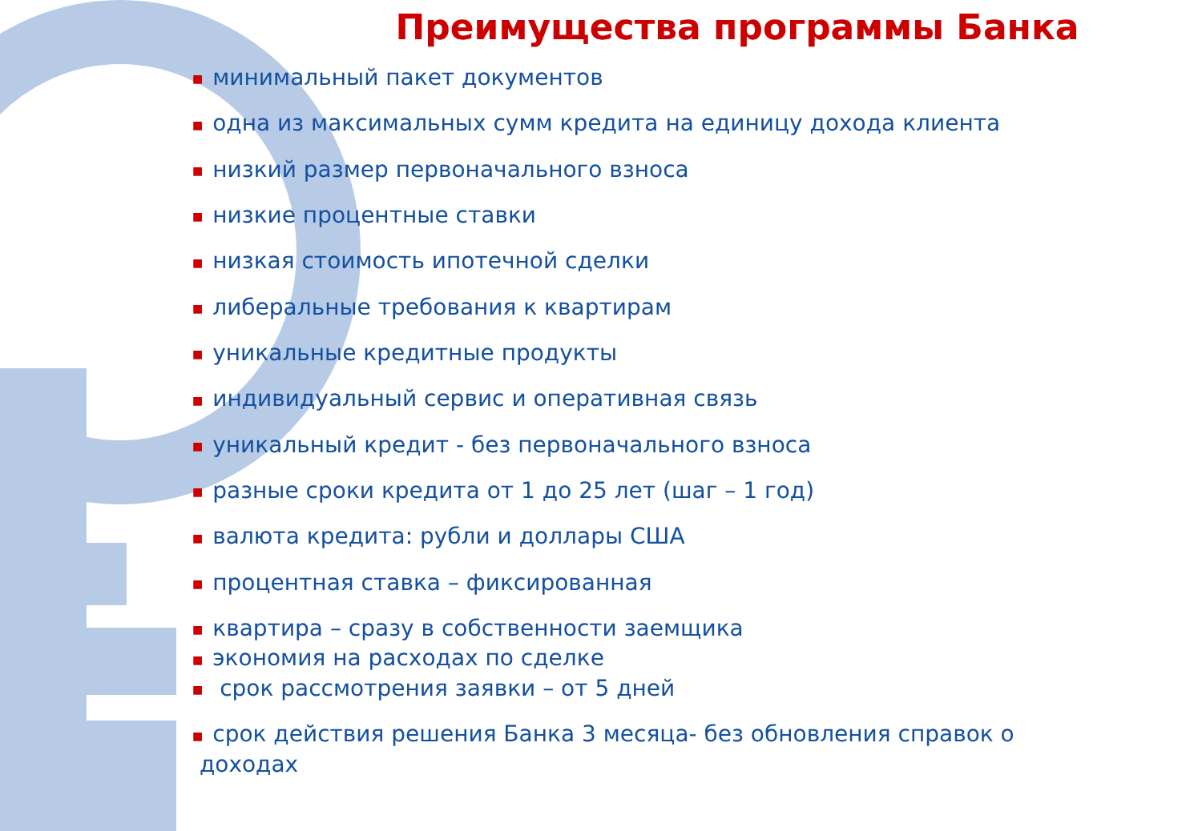Преимущества программы Банка
■ минимальный пакет документов
■ одна из максимальных сумм кредита на единицу дохода клиента
■ низкий размер первоначального взноса
■ низкие процентные ставки
■ низкая стоимость ипотечной сделки
■ либеральные требования к квартирам
■ уникальные кредитные продукты
■ индивидуальный сервис и оперативная связь
■ уникальный кредит - без первоначального взноса
■ разные сроки кредита от 1 до 25 лет (шаг – 1 год)
■ валюта кредита: рубли и доллары США
■ процентная ставка – фиксированная
■ квартира – сразу в собственности заемщика
■ экономия на расходах по сделке
■ срок рассмотрения заявки – от 5 дней
■ срок действия решения Банка 3 месяца- без обновления справок о
доходах